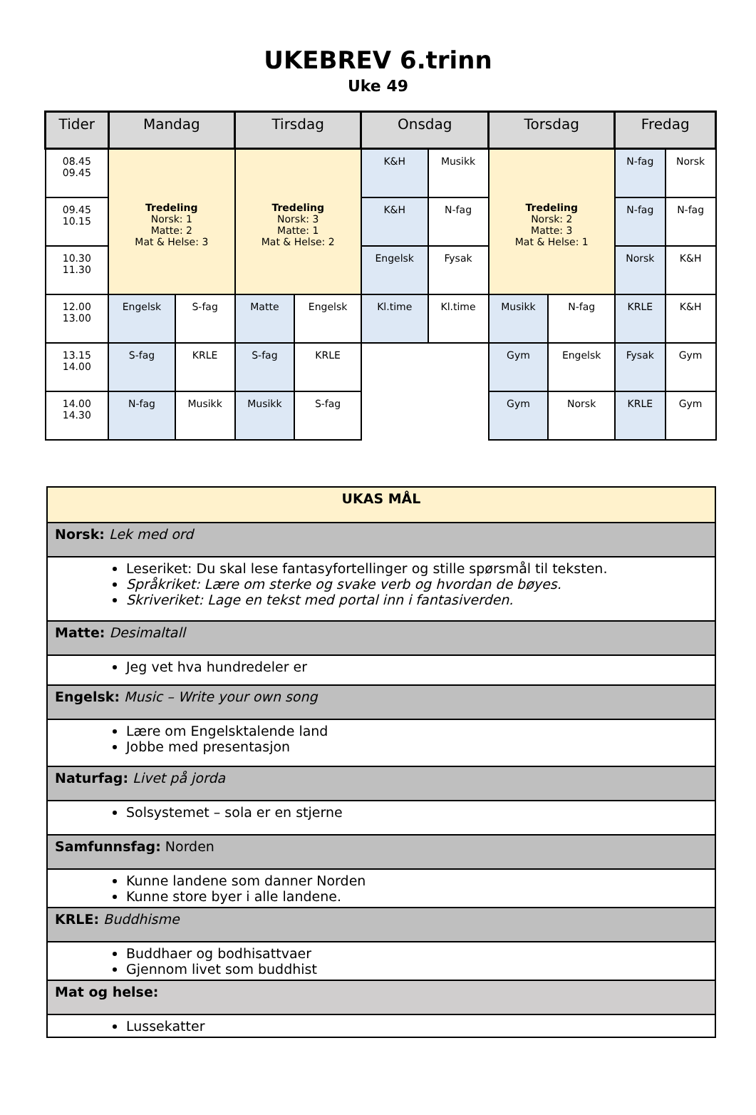UKEBREV 6.trinn
Uke 49
| Tider | Mandag | | Tirsdag | | Onsdag | | Torsdag | | Fredag | |
| --- | --- | --- | --- | --- | --- | --- | --- | --- | --- | --- |
| 08.45 09.45 | Tredeling Norsk: 1 Matte: 2 Mat & Helse: 3 | | Tredeling Norsk: 3 Matte: 1 Mat & Helse: 2 | | K&H | Musikk | Tredeling Norsk: 2 Matte: 3 Mat & Helse: 1 | | N-fag | Norsk |
| 09.45 10.15 | | | | | K&H | N-fag | | | N-fag | N-fag |
| 10.30 11.30 | | | | | Engelsk | Fysak | | | Norsk | K&H |
| 12.00 13.00 | Engelsk | S-fag | Matte | Engelsk | Kl.time | Kl.time | Musikk | N-fag | KRLE | K&H |
| 13.15 14.00 | S-fag | KRLE | S-fag | KRLE | | | Gym | Engelsk | Fysak | Gym |
| 14.00 14.30 | N-fag | Musikk | Musikk | S-fag | | | Gym | Norsk | KRLE | Gym |
| UKAS MÅL |
| Norsk: Lek med ord |
| Leseriket: Du skal lese fantasyfortellinger og stille spørsmål til teksten. Språkriket: Lære om sterke og svake verb og hvordan de bøyes. Skriveriket: Lage en tekst med portal inn i fantasiverden. |
| Matte: Desimaltall |
| Jeg vet hva hundredeler er |
| Engelsk: Music – Write your own song |
| Lære om Engelsktalende land Jobbe med presentasjon |
| Naturfag: Livet på jorda |
| Solsystemet – sola er en stjerne |
| Samfunnsfag: Norden |
| Kunne landene som danner Norden Kunne store byer i alle landene. |
| KRLE: Buddhisme |
| Buddhaer og bodhisattvaer Gjennom livet som buddhist |
| Mat og helse: |
| Lussekatter |